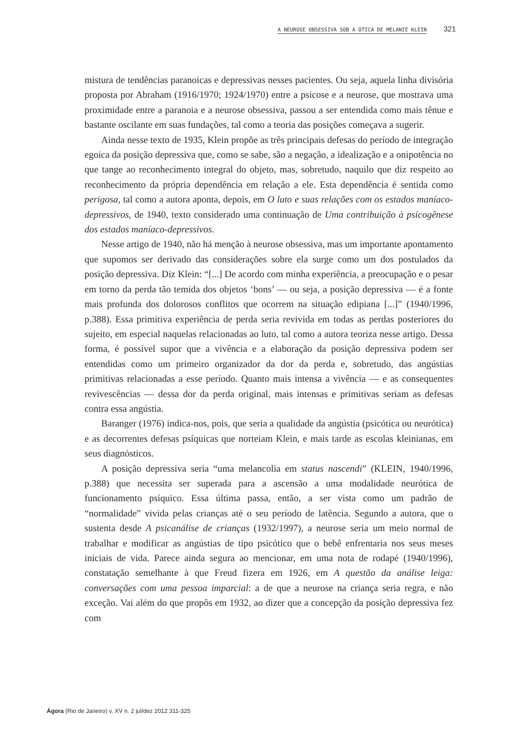A NEUROSE OBSESSIVA SOB A ÓTICA DE MELANIE KLEIN 321
mistura de tendências paranoicas e depressivas nesses pacientes. Ou seja, aquela linha divisória proposta por Abraham (1916/1970; 1924/1970) entre a psicose e a neurose, que mostrava uma proximidade entre a paranoia e a neurose obsessiva, passou a ser entendida como mais tênue e bastante oscilante em suas fundações, tal como a teoria das posições começava a sugerir.
Ainda nesse texto de 1935, Klein propõe as três principais defesas do período de integração egoica da posição depressiva que, como se sabe, são a negação, a idealização e a onipotência no que tange ao reconhecimento integral do objeto, mas, sobretudo, naquilo que diz respeito ao reconhecimento da própria dependência em relação a ele. Esta dependência é sentida como perigosa, tal como a autora aponta, depois, em O luto e suas relações com os estados maníaco-depressivos, de 1940, texto considerado uma continuação de Uma contribuição à psicogênese dos estados maníaco-depressivos.
Nesse artigo de 1940, não há menção à neurose obsessiva, mas um importante apontamento que supomos ser derivado das considerações sobre ela surge como um dos postulados da posição depressiva. Diz Klein: “[...] De acordo com minha experiência, a preocupação e o pesar em torno da perda tão temida dos objetos ‘bons’ — ou seja, a posição depressiva — é a fonte mais profunda dos dolorosos conflitos que ocorrem na situação edipiana [...]” (1940/1996, p.388). Essa primitiva experiência de perda seria revivida em todas as perdas posteriores do sujeito, em especial naquelas relacionadas ao luto, tal como a autora teoriza nesse artigo. Dessa forma, é possível supor que a vivência e a elaboração da posição depressiva podem ser entendidas como um primeiro organizador da dor da perda e, sobretudo, das angústias primitivas relacionadas a esse período. Quanto mais intensa a vivência — e as consequentes revivescências — dessa dor da perda original, mais intensas e primitivas seriam as defesas contra essa angústia.
Baranger (1976) indica-nos, pois, que seria a qualidade da angústia (psicótica ou neurótica) e as decorrentes defesas psíquicas que norteiam Klein, e mais tarde as escolas kleinianas, em seus diagnósticos.
A posição depressiva seria “uma melancolia em status nascendi” (KLEIN, 1940/1996, p.388) que necessita ser superada para a ascensão a uma modalidade neurótica de funcionamento psíquico. Essa última passa, então, a ser vista como um padrão de “normalidade” vivida pelas crianças até o seu período de latência. Segundo a autora, que o sustenta desde A psicanálise de crianças (1932/1997), a neurose seria um meio normal de trabalhar e modificar as angústias de tipo psicótico que o bebê enfrentaria nos seus meses iniciais de vida. Parece ainda segura ao mencionar, em uma nota de rodapé (1940/1996), constatação semelhante à que Freud fizera em 1926, em A questão da análise leiga: conversações com uma pessoa imparcial: a de que a neurose na criança seria regra, e não exceção. Vai além do que propôs em 1932, ao dizer que a concepção da posição depressiva fez com
Ágora (Rio de Janeiro) v. XV n. 2 jul/dez 2012 311-325